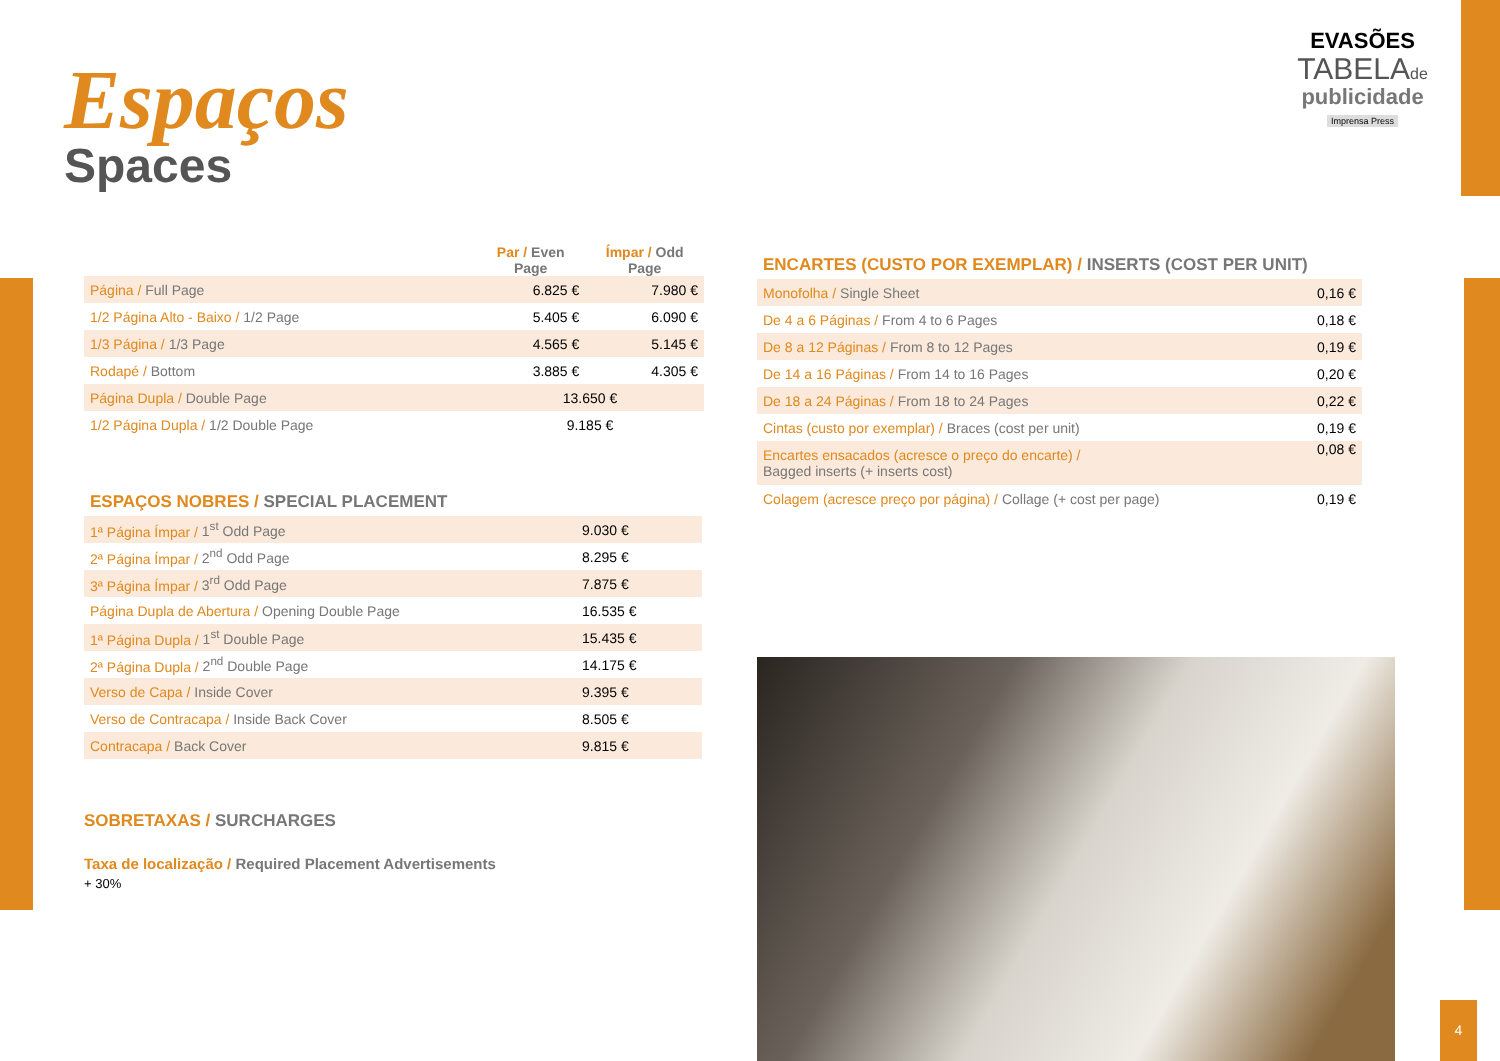4
Espaços
Spaces
EVASÕES
TABELAde
publicidade
Imprensa Press
| | Par / Even Page | Ímpar / Odd Page |
| --- | --- | --- |
| Página / Full Page | 6.825 € | 7.980 € |
| 1/2 Página Alto - Baixo / 1/2 Page | 5.405 € | 6.090 € |
| 1/3 Página / 1/3 Page | 4.565 € | 5.145 € |
| Rodapé / Bottom | 3.885 € | 4.305 € |
| Página Dupla / Double Page | 13.650 € | |
| 1/2 Página Dupla / 1/2 Double Page | 9.185 € | |
ESPAÇOS NOBRES / SPECIAL PLACEMENT
| 1ª Página Ímpar / 1<sup>st</sup> Odd Page | 9.030 € |
| 2ª Página Ímpar / 2<sup>nd</sup> Odd Page | 8.295 € |
| 3ª Página Ímpar / 3<sup>rd</sup> Odd Page | 7.875 € |
| Página Dupla de Abertura / Opening Double Page | 16.535 € |
| 1ª Página Dupla / 1<sup>st</sup> Double Page | 15.435 € |
| 2ª Página Dupla / 2<sup>nd</sup> Double Page | 14.175 € |
| Verso de Capa / Inside Cover | 9.395 € |
| Verso de Contracapa / Inside Back Cover | 8.505 € |
| Contracapa / Back Cover | 9.815 € |
SOBRETAXAS / SURCHARGES
Taxa de localização / Required Placement Advertisements
+ 30%
ENCARTES (CUSTO POR EXEMPLAR) / INSERTS (COST PER UNIT)
| Monofolha / Single Sheet | 0,16 € |
| De 4 a 6 Páginas / From 4 to 6 Pages | 0,18 € |
| De 8 a 12 Páginas / From 8 to 12 Pages | 0,19 € |
| De 14 a 16 Páginas / From 14 to 16 Pages | 0,20 € |
| De 18 a 24 Páginas / From 18 to 24 Pages | 0,22 € |
| Cintas (custo por exemplar) / Braces (cost per unit) | 0,19 € |
| Encartes ensacados (acresce o preço do encarte) / Bagged inserts (+ inserts cost) | 0,08 € |
| Colagem (acresce preço por página) / Collage (+ cost per page) | 0,19 € |